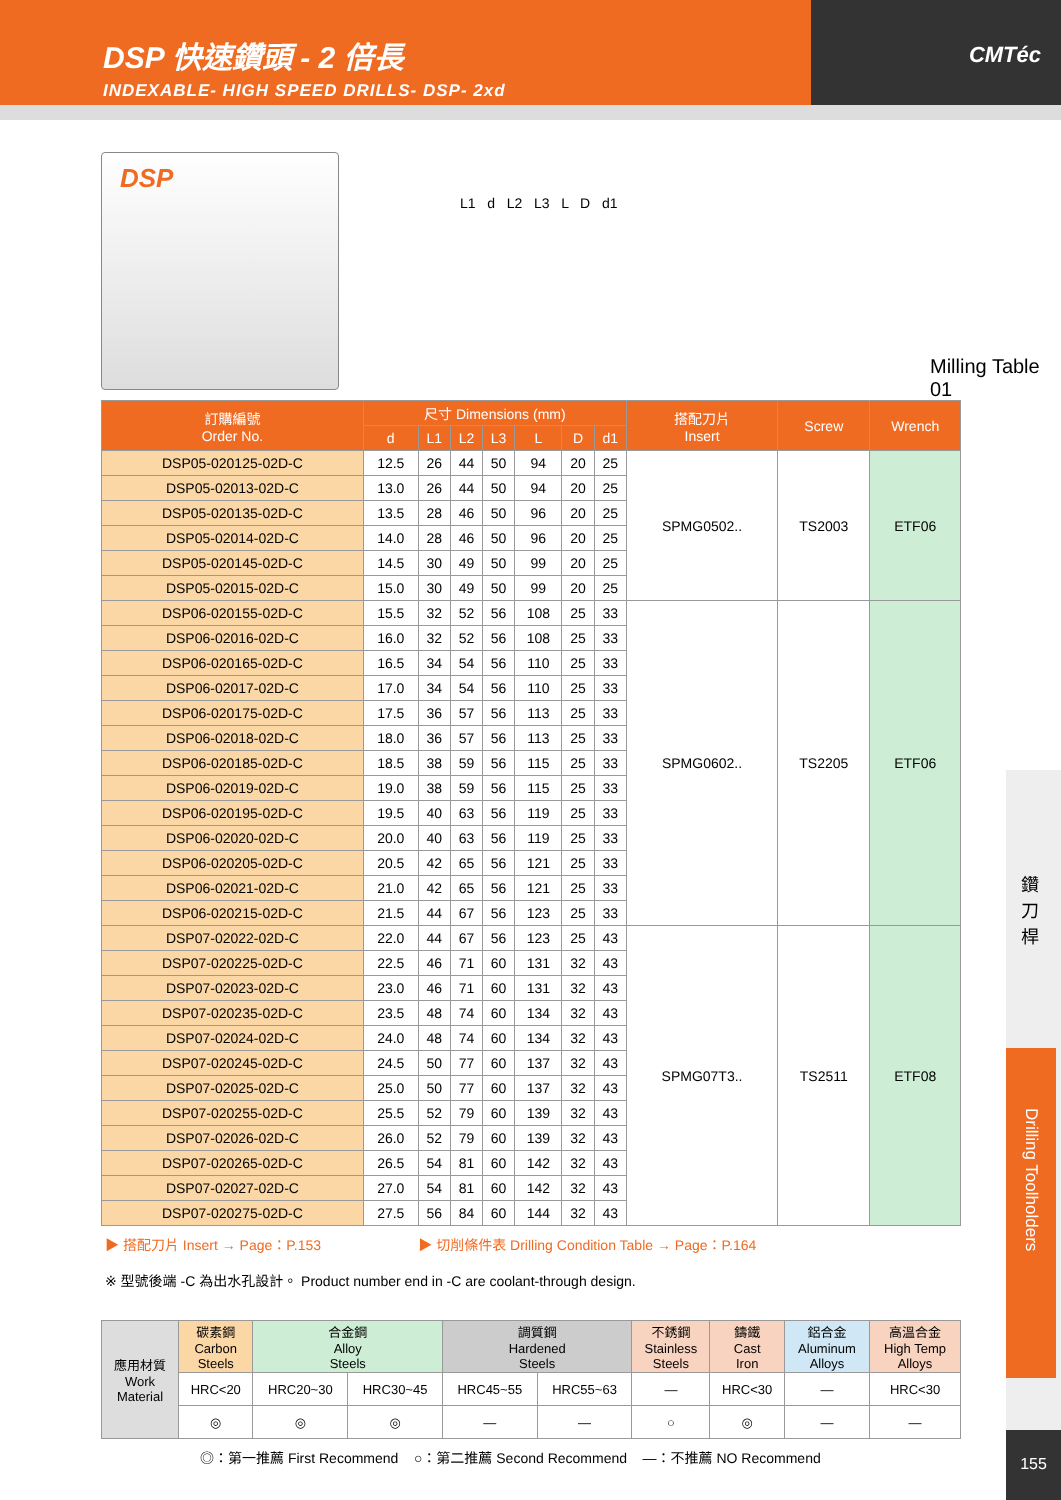DSP 快速鑽頭 - 2 倍長
INDEXABLE- HIGH SPEED DRILLS- DSP- 2xd
CMTéc
DSP
L1 d L2 L3 L D d1
Milling Table 01
| 訂購編號 Order No. | 尺寸 Dimensions (mm) | | | | | | | 搭配刀片 Insert | Screw | Wrench |
| --- | --- | --- | --- | --- | --- | --- | --- | --- | --- | --- |
| | d | L1 | L2 | L3 | L | D | d1 | | | |
| DSP05-020125-02D-C | 12.5 | 26 | 44 | 50 | 94 | 20 | 25 | SPMG0502.. | TS2003 | ETF06 |
| DSP05-02013-02D-C | 13.0 | 26 | 44 | 50 | 94 | 20 | 25 | | | |
| DSP05-020135-02D-C | 13.5 | 28 | 46 | 50 | 96 | 20 | 25 | | | |
| DSP05-02014-02D-C | 14.0 | 28 | 46 | 50 | 96 | 20 | 25 | | | |
| DSP05-020145-02D-C | 14.5 | 30 | 49 | 50 | 99 | 20 | 25 | | | |
| DSP05-02015-02D-C | 15.0 | 30 | 49 | 50 | 99 | 20 | 25 | | | |
| DSP06-020155-02D-C | 15.5 | 32 | 52 | 56 | 108 | 25 | 33 | SPMG0602.. | TS2205 | ETF06 |
| DSP06-02016-02D-C | 16.0 | 32 | 52 | 56 | 108 | 25 | 33 | | | |
| DSP06-020165-02D-C | 16.5 | 34 | 54 | 56 | 110 | 25 | 33 | | | |
| DSP06-02017-02D-C | 17.0 | 34 | 54 | 56 | 110 | 25 | 33 | | | |
| DSP06-020175-02D-C | 17.5 | 36 | 57 | 56 | 113 | 25 | 33 | | | |
| DSP06-02018-02D-C | 18.0 | 36 | 57 | 56 | 113 | 25 | 33 | | | |
| DSP06-020185-02D-C | 18.5 | 38 | 59 | 56 | 115 | 25 | 33 | | | |
| DSP06-02019-02D-C | 19.0 | 38 | 59 | 56 | 115 | 25 | 33 | | | |
| DSP06-020195-02D-C | 19.5 | 40 | 63 | 56 | 119 | 25 | 33 | | | |
| DSP06-02020-02D-C | 20.0 | 40 | 63 | 56 | 119 | 25 | 33 | | | |
| DSP06-020205-02D-C | 20.5 | 42 | 65 | 56 | 121 | 25 | 33 | | | |
| DSP06-02021-02D-C | 21.0 | 42 | 65 | 56 | 121 | 25 | 33 | | | |
| DSP06-020215-02D-C | 21.5 | 44 | 67 | 56 | 123 | 25 | 33 | | | |
| DSP07-02022-02D-C | 22.0 | 44 | 67 | 56 | 123 | 25 | 43 | SPMG07T3.. | TS2511 | ETF08 |
| DSP07-020225-02D-C | 22.5 | 46 | 71 | 60 | 131 | 32 | 43 | | | |
| DSP07-02023-02D-C | 23.0 | 46 | 71 | 60 | 131 | 32 | 43 | | | |
| DSP07-020235-02D-C | 23.5 | 48 | 74 | 60 | 134 | 32 | 43 | | | |
| DSP07-02024-02D-C | 24.0 | 48 | 74 | 60 | 134 | 32 | 43 | | | |
| DSP07-020245-02D-C | 24.5 | 50 | 77 | 60 | 137 | 32 | 43 | | | |
| DSP07-02025-02D-C | 25.0 | 50 | 77 | 60 | 137 | 32 | 43 | | | |
| DSP07-020255-02D-C | 25.5 | 52 | 79 | 60 | 139 | 32 | 43 | | | |
| DSP07-02026-02D-C | 26.0 | 52 | 79 | 60 | 139 | 32 | 43 | | | |
| DSP07-020265-02D-C | 26.5 | 54 | 81 | 60 | 142 | 32 | 43 | | | |
| DSP07-02027-02D-C | 27.0 | 54 | 81 | 60 | 142 | 32 | 43 | | | |
| DSP07-020275-02D-C | 27.5 | 56 | 84 | 60 | 144 | 32 | 43 | | | |
▶ 搭配刀片 Insert → Page：P.153 ▶ 切削條件表 Drilling Condition Table → Page：P.164
※ 型號後端 -C 為出水孔設計。 Product number end in -C are coolant-through design.
| 應用材質 Work Material | 碳素鋼 Carbon Steels | 合金鋼 Alloy Steels | | 調質鋼 Hardened Steels | | 不銹鋼 Stainless Steels | 鑄鐵 Cast Iron | 鋁合金 Aluminum Alloys | 高溫合金 High Temp Alloys |
| | HRC<20 | HRC20~30 | HRC30~45 | HRC45~55 | HRC55~63 | — | HRC<30 | — | HRC<30 |
| | ◎ | ◎ | ◎ | — | — | ○ | ◎ | — | — |
◎：第一推薦 First Recommend ○：第二推薦 Second Recommend —：不推薦 NO Recommend
鑽刀桿
Drilling Toolholders
155